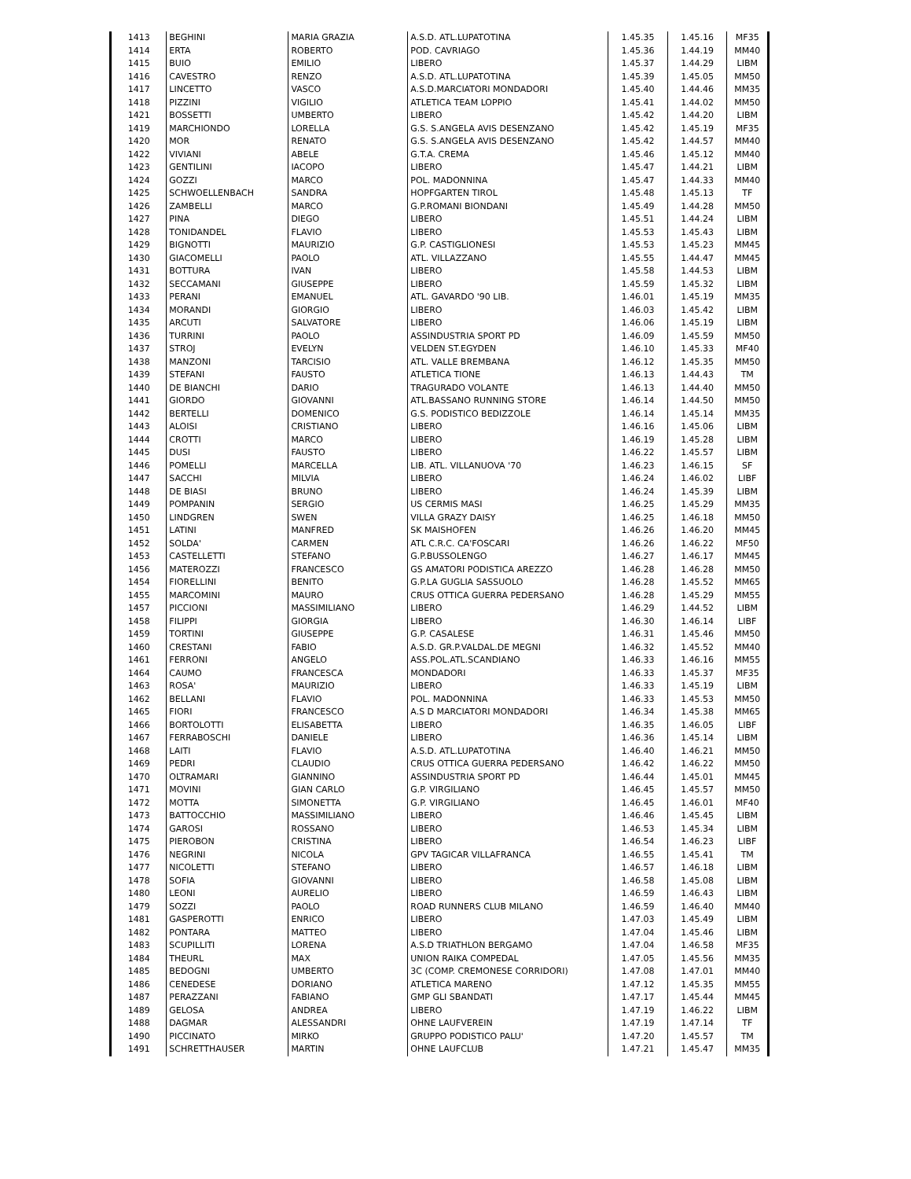| 1413 | BEGHINI | MARIA GRAZIA | A.S.D. ATL.LUPATOTINA | 1.45.35 | 1.45.16 | MF35 |
| 1414 | ERTA | ROBERTO | POD. CAVRIAGO | 1.45.36 | 1.44.19 | MM40 |
| 1415 | BUIO | EMILIO | LIBERO | 1.45.37 | 1.44.29 | LIBM |
| 1416 | CAVESTRO | RENZO | A.S.D. ATL.LUPATOTINA | 1.45.39 | 1.45.05 | MM50 |
| 1417 | LINCETTO | VASCO | A.S.D.MARCIATORI MONDADORI | 1.45.40 | 1.44.46 | MM35 |
| 1418 | PIZZINI | VIGILIO | ATLETICA TEAM LOPPIO | 1.45.41 | 1.44.02 | MM50 |
| 1421 | BOSSETTI | UMBERTO | LIBERO | 1.45.42 | 1.44.20 | LIBM |
| 1419 | MARCHIONDO | LORELLA | G.S. S.ANGELA AVIS DESENZANO | 1.45.42 | 1.45.19 | MF35 |
| 1420 | MOR | RENATO | G.S. S.ANGELA AVIS DESENZANO | 1.45.42 | 1.44.57 | MM40 |
| 1422 | VIVIANI | ABELE | G.T.A. CREMA | 1.45.46 | 1.45.12 | MM40 |
| 1423 | GENTILINI | IACOPO | LIBERO | 1.45.47 | 1.44.21 | LIBM |
| 1424 | GOZZI | MARCO | POL. MADONNINA | 1.45.47 | 1.44.33 | MM40 |
| 1425 | SCHWOELLENBACH | SANDRA | HOPFGARTEN TIROL | 1.45.48 | 1.45.13 | TF |
| 1426 | ZAMBELLI | MARCO | G.P.ROMANI BIONDANI | 1.45.49 | 1.44.28 | MM50 |
| 1427 | PINA | DIEGO | LIBERO | 1.45.51 | 1.44.24 | LIBM |
| 1428 | TONIDANDEL | FLAVIO | LIBERO | 1.45.53 | 1.45.43 | LIBM |
| 1429 | BIGNOTTI | MAURIZIO | G.P. CASTIGLIONESI | 1.45.53 | 1.45.23 | MM45 |
| 1430 | GIACOMELLI | PAOLO | ATL. VILLAZZANO | 1.45.55 | 1.44.47 | MM45 |
| 1431 | BOTTURA | IVAN | LIBERO | 1.45.58 | 1.44.53 | LIBM |
| 1432 | SECCAMANI | GIUSEPPE | LIBERO | 1.45.59 | 1.45.32 | LIBM |
| 1433 | PERANI | EMANUEL | ATL. GAVARDO '90 LIB. | 1.46.01 | 1.45.19 | MM35 |
| 1434 | MORANDI | GIORGIO | LIBERO | 1.46.03 | 1.45.42 | LIBM |
| 1435 | ARCUTI | SALVATORE | LIBERO | 1.46.06 | 1.45.19 | LIBM |
| 1436 | TURRINI | PAOLO | ASSINDUSTRIA SPORT PD | 1.46.09 | 1.45.59 | MM50 |
| 1437 | STROJ | EVELYN | VELDEN ST.EGYDEN | 1.46.10 | 1.45.33 | MF40 |
| 1438 | MANZONI | TARCISIO | ATL. VALLE BREMBANA | 1.46.12 | 1.45.35 | MM50 |
| 1439 | STEFANI | FAUSTO | ATLETICA TIONE | 1.46.13 | 1.44.43 | TM |
| 1440 | DE BIANCHI | DARIO | TRAGURADO VOLANTE | 1.46.13 | 1.44.40 | MM50 |
| 1441 | GIORDO | GIOVANNI | ATL.BASSANO RUNNING STORE | 1.46.14 | 1.44.50 | MM50 |
| 1442 | BERTELLI | DOMENICO | G.S. PODISTICO BEDIZZOLE | 1.46.14 | 1.45.14 | MM35 |
| 1443 | ALOISI | CRISTIANO | LIBERO | 1.46.16 | 1.45.06 | LIBM |
| 1444 | CROTTI | MARCO | LIBERO | 1.46.19 | 1.45.28 | LIBM |
| 1445 | DUSI | FAUSTO | LIBERO | 1.46.22 | 1.45.57 | LIBM |
| 1446 | POMELLI | MARCELLA | LIB. ATL. VILLANUOVA '70 | 1.46.23 | 1.46.15 | SF |
| 1447 | SACCHI | MILVIA | LIBERO | 1.46.24 | 1.46.02 | LIBF |
| 1448 | DE BIASI | BRUNO | LIBERO | 1.46.24 | 1.45.39 | LIBM |
| 1449 | POMPANIN | SERGIO | US CERMIS MASI | 1.46.25 | 1.45.29 | MM35 |
| 1450 | LINDGREN | SWEN | VILLA GRAZY DAISY | 1.46.25 | 1.46.18 | MM50 |
| 1451 | LATINI | MANFRED | SK MAISHOFEN | 1.46.26 | 1.46.20 | MM45 |
| 1452 | SOLDA' | CARMEN | ATL C.R.C. CA'FOSCARI | 1.46.26 | 1.46.22 | MF50 |
| 1453 | CASTELLETTI | STEFANO | G.P.BUSSOLENGO | 1.46.27 | 1.46.17 | MM45 |
| 1456 | MATEROZZI | FRANCESCO | GS AMATORI PODISTICA AREZZO | 1.46.28 | 1.46.28 | MM50 |
| 1454 | FIORELLINI | BENITO | G.P.LA GUGLIA SASSUOLO | 1.46.28 | 1.45.52 | MM65 |
| 1455 | MARCOMINI | MAURO | CRUS OTTICA GUERRA PEDERSANO | 1.46.28 | 1.45.29 | MM55 |
| 1457 | PICCIONI | MASSIMILIANO | LIBERO | 1.46.29 | 1.44.52 | LIBM |
| 1458 | FILIPPI | GIORGIA | LIBERO | 1.46.30 | 1.46.14 | LIBF |
| 1459 | TORTINI | GIUSEPPE | G.P. CASALESE | 1.46.31 | 1.45.46 | MM50 |
| 1460 | CRESTANI | FABIO | A.S.D. GR.P.VALDAL.DE MEGNI | 1.46.32 | 1.45.52 | MM40 |
| 1461 | FERRONI | ANGELO | ASS.POL.ATL.SCANDIANO | 1.46.33 | 1.46.16 | MM55 |
| 1464 | CAUMO | FRANCESCA | MONDADORI | 1.46.33 | 1.45.37 | MF35 |
| 1463 | ROSA' | MAURIZIO | LIBERO | 1.46.33 | 1.45.19 | LIBM |
| 1462 | BELLANI | FLAVIO | POL. MADONNINA | 1.46.33 | 1.45.53 | MM50 |
| 1465 | FIORI | FRANCESCO | A.S D MARCIATORI MONDADORI | 1.46.34 | 1.45.38 | MM65 |
| 1466 | BORTOLOTTI | ELISABETTA | LIBERO | 1.46.35 | 1.46.05 | LIBF |
| 1467 | FERRABOSCHI | DANIELE | LIBERO | 1.46.36 | 1.45.14 | LIBM |
| 1468 | LAITI | FLAVIO | A.S.D. ATL.LUPATOTINA | 1.46.40 | 1.46.21 | MM50 |
| 1469 | PEDRI | CLAUDIO | CRUS OTTICA GUERRA PEDERSANO | 1.46.42 | 1.46.22 | MM50 |
| 1470 | OLTRAMARI | GIANNINO | ASSINDUSTRIA SPORT PD | 1.46.44 | 1.45.01 | MM45 |
| 1471 | MOVINI | GIAN CARLO | G.P. VIRGILIANO | 1.46.45 | 1.45.57 | MM50 |
| 1472 | MOTTA | SIMONETTA | G.P. VIRGILIANO | 1.46.45 | 1.46.01 | MF40 |
| 1473 | BATTOCCHIO | MASSIMILIANO | LIBERO | 1.46.46 | 1.45.45 | LIBM |
| 1474 | GAROSI | ROSSANO | LIBERO | 1.46.53 | 1.45.34 | LIBM |
| 1475 | PIEROBON | CRISTINA | LIBERO | 1.46.54 | 1.46.23 | LIBF |
| 1476 | NEGRINI | NICOLA | GPV TAGICAR VILLAFRANCA | 1.46.55 | 1.45.41 | TM |
| 1477 | NICOLETTI | STEFANO | LIBERO | 1.46.57 | 1.46.18 | LIBM |
| 1478 | SOFIA | GIOVANNI | LIBERO | 1.46.58 | 1.45.08 | LIBM |
| 1480 | LEONI | AURELIO | LIBERO | 1.46.59 | 1.46.43 | LIBM |
| 1479 | SOZZI | PAOLO | ROAD RUNNERS CLUB MILANO | 1.46.59 | 1.46.40 | MM40 |
| 1481 | GASPEROTTI | ENRICO | LIBERO | 1.47.03 | 1.45.49 | LIBM |
| 1482 | PONTARA | MATTEO | LIBERO | 1.47.04 | 1.45.46 | LIBM |
| 1483 | SCUPILLITI | LORENA | A.S.D TRIATHLON BERGAMO | 1.47.04 | 1.46.58 | MF35 |
| 1484 | THEURL | MAX | UNION RAIKA COMPEDAL | 1.47.05 | 1.45.56 | MM35 |
| 1485 | BEDOGNI | UMBERTO | 3C (COMP. CREMONESE CORRIDORI) | 1.47.08 | 1.47.01 | MM40 |
| 1486 | CENEDESE | DORIANO | ATLETICA MARENO | 1.47.12 | 1.45.35 | MM55 |
| 1487 | PERAZZANI | FABIANO | GMP GLI SBANDATI | 1.47.17 | 1.45.44 | MM45 |
| 1489 | GELOSA | ANDREA | LIBERO | 1.47.19 | 1.46.22 | LIBM |
| 1488 | DAGMAR | ALESSANDRI | OHNE LAUFVEREIN | 1.47.19 | 1.47.14 | TF |
| 1490 | PICCINATO | MIRKO | GRUPPO PODISTICO PALU' | 1.47.20 | 1.45.57 | TM |
| 1491 | SCHRETTHAUSER | MARTIN | OHNE LAUFCLUB | 1.47.21 | 1.45.47 | MM35 |